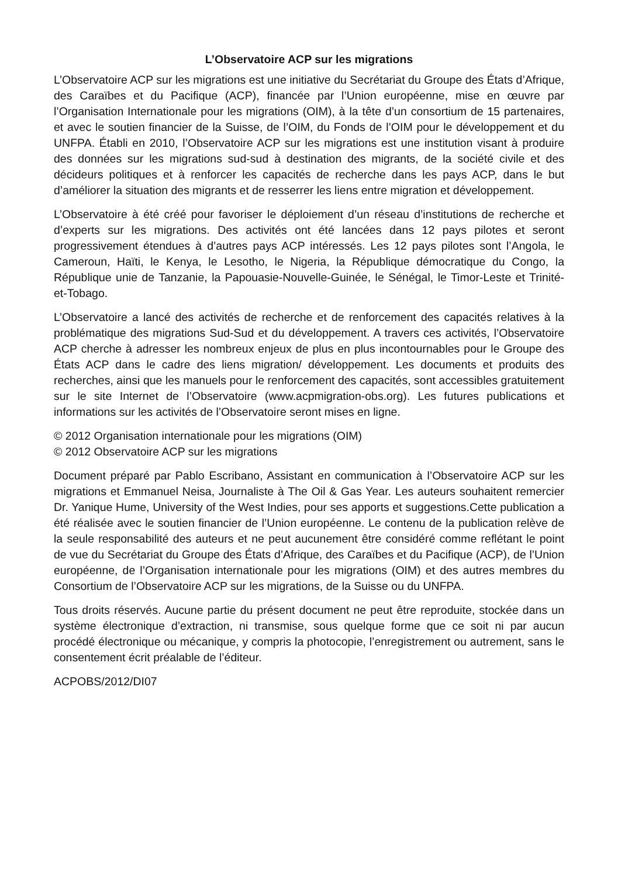L’Observatoire ACP sur les migrations
L’Observatoire ACP sur les migrations est une initiative du Secrétariat du Groupe des États d’Afrique, des Caraïbes et du Pacifique (ACP), financée par l’Union européenne, mise en œuvre par l’Organisation Internationale pour les migrations (OIM), à la tête d’un consortium de 15 partenaires, et avec le soutien financier de la Suisse, de l’OIM, du Fonds de l’OIM pour le développement et du UNFPA. Établi en 2010, l’Observatoire ACP sur les migrations est une institution visant à produire des données sur les migrations sud-sud à destination des migrants, de la société civile et des décideurs politiques et à renforcer les capacités de recherche dans les pays ACP, dans le but d’améliorer la situation des migrants et de resserrer les liens entre migration et développement.
L’Observatoire à été créé pour favoriser le déploiement d’un réseau d’institutions de recherche et d’experts sur les migrations. Des activités ont été lancées dans 12 pays pilotes et seront progressivement étendues à d’autres pays ACP intéressés. Les 12 pays pilotes sont l’Angola, le Cameroun, Haïti, le Kenya, le Lesotho, le Nigeria, la République démocratique du Congo, la République unie de Tanzanie, la Papouasie-Nouvelle-Guinée, le Sénégal, le Timor-Leste et Trinité-et-Tobago.
L’Observatoire a lancé des activités de recherche et de renforcement des capacités relatives à la problématique des migrations Sud-Sud et du développement. A travers ces activités, l’Observatoire ACP cherche à adresser les nombreux enjeux de plus en plus incontournables pour le Groupe des États ACP dans le cadre des liens migration/ développement. Les documents et produits des recherches, ainsi que les manuels pour le renforcement des capacités, sont accessibles gratuitement sur le site Internet de l’Observatoire (www.acpmigration-obs.org). Les futures publications et informations sur les activités de l’Observatoire seront mises en ligne.
© 2012 Organisation internationale pour les migrations (OIM)
© 2012 Observatoire ACP sur les migrations
Document préparé par Pablo Escribano, Assistant en communication à l’Observatoire ACP sur les migrations et Emmanuel Neisa, Journaliste à The Oil & Gas Year. Les auteurs souhaitent remercier Dr. Yanique Hume, University of the West Indies, pour ses apports et suggestions.Cette publication a été réalisée avec le soutien financier de l’Union européenne. Le contenu de la publication relève de la seule responsabilité des auteurs et ne peut aucunement être considéré comme reflétant le point de vue du Secrétariat du Groupe des États d’Afrique, des Caraïbes et du Pacifique (ACP), de l’Union européenne, de l’Organisation internationale pour les migrations (OIM) et des autres membres du Consortium de l’Observatoire ACP sur les migrations, de la Suisse ou du UNFPA.
Tous droits réservés. Aucune partie du présent document ne peut être reproduite, stockée dans un système électronique d’extraction, ni transmise, sous quelque forme que ce soit ni par aucun procédé électronique ou mécanique, y compris la photocopie, l’enregistrement ou autrement, sans le consentement écrit préalable de l’éditeur.
ACPOBS/2012/DI07